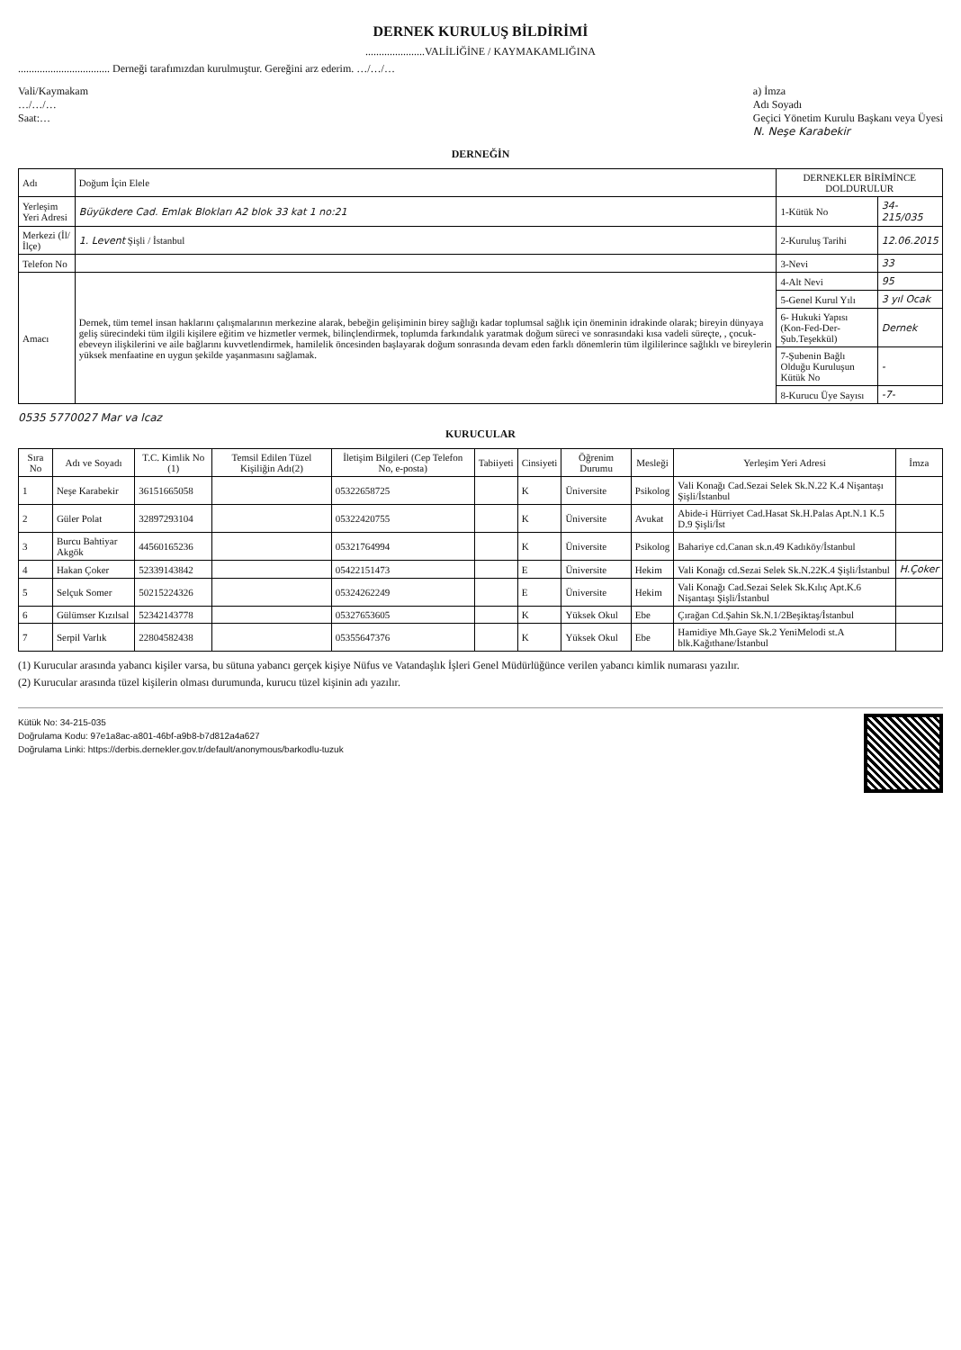DERNEK KURULUŞ BİLDİRİMİ
......................VALİLİĞİNE / KAYMAKAMLIĞINA
.................................. Derneği tarafımızdan kurulmuştur. Gereğini arz ederim. …/…/…
Vali/Kaymakam
…/…/…
Saat:…
a) İmza
Adı Soyadı
Geçici Yönetim Kurulu Başkanı veya Üyesi
N. Neşe Karabekir
DERNEĞİN
| Adı | Doğum İçin Elele | DERNEKLER BİRİMİNCE DOLDURULUR | |
| Yerleşim Yeri Adresi | Büyükdere Cad. Emlak Blokları A2 blok 33 kat 1 no:21 | 1-Kütük No | 34-215/035 |
| Merkezi (İl/İlçe) | 1. Levent Şişli / İstanbul | 2-Kuruluş Tarihi | 12.06.2015 |
| Telefon No | | 3-Nevi | 33 |
| Amacı | Dernek, tüm temel insan haklarını çalışmalarının merkezine alarak, bebeğin gelişiminin birey sağlığı kadar toplumsal sağlık için öneminin idrakinde olarak; bireyin dünyaya geliş sürecindeki tüm ilgili kişilere eğitim ve hizmetler vermek, bilinçlendirmek, toplumda farkındalık yaratmak doğum süreci ve sonrasındaki kısa vadeli süreçte, , çocuk- ebeveyn ilişkilerini ve aile bağlarını kuvvetlendirmek, hamilelik öncesinden başlayarak doğum sonrasında devam eden farklı dönemlerin tüm ilgililerince sağlıklı ve bireylerin yüksek menfaatine en uygun şekilde yaşanmasını sağlamak. | 4-Alt Nevi | 95 |
| | | 5-Genel Kurul Yılı | 3 yıl Ocak |
| | | 6- Hukuki Yapısı (Kon-Fed-Der-Şub.Teşekkül) | Dernek |
| | | 7-Şubenin Bağlı Olduğu Kuruluşun Kütük No | - |
| | | 8-Kurucu Üye Sayısı | -7- |
0535 5770027 Mar va lcaz
KURUCULAR
| Sıra No | Adı ve Soyadı | T.C. Kimlik No (1) | Temsil Edilen Tüzel Kişiliğin Adı(2) | İletişim Bilgileri (Cep Telefon No, e-posta) | Tabiiyeti | Cinsiyeti | Öğrenim Durumu | Mesleği | Yerleşim Yeri Adresi | İmza |
| --- | --- | --- | --- | --- | --- | --- | --- | --- | --- | --- |
| 1 | Neşe Karabekir | 36151665058 | | 05322658725 | | K | Üniversite | Psikolog | Vali Konağı Cad.Sezai Selek Sk.N.22 K.4 Nişantaşı Şişli/İstanbul | |
| 2 | Güler Polat | 32897293104 | | 05322420755 | | K | Üniversite | Avukat | Abide-i Hürriyet Cad.Hasat Sk.H.Palas Apt.N.1 K.5 D.9 Şişli/İst | |
| 3 | Burcu Bahtiyar Akgök | 44560165236 | | 05321764994 | | K | Üniversite | Psikolog | Bahariye cd.Canan sk.n.49 Kadıköy/İstanbul | |
| 4 | Hakan Çoker | 52339143842 | | 05422151473 | | E | Üniversite | Hekim | Vali Konağı cd.Sezai Selek Sk.N.22K.4 Şişli/İstanbul | H.Çoker |
| 5 | Selçuk Somer | 50215224326 | | 05324262249 | | E | Üniversite | Hekim | Vali Konağı Cad.Sezai Selek Sk.Kılıç Apt.K.6 Nişantaşı Şişli/İstanbul | |
| 6 | Gülümser Kızılsal | 52342143778 | | 05327653605 | | K | Yüksek Okul | Ebe | Çırağan Cd.Şahin Sk.N.1/2Beşiktaş/İstanbul | |
| 7 | Serpil Varlık | 22804582438 | | 05355647376 | | K | Yüksek Okul | Ebe | Hamidiye Mh.Gaye Sk.2 YeniMelodi st.A blk.Kağıthane/İstanbul | |
(1) Kurucular arasında yabancı kişiler varsa, bu sütuna yabancı gerçek kişiye Nüfus ve Vatandaşlık İşleri Genel Müdürlüğünce verilen yabancı kimlik numarası yazılır.
(2) Kurucular arasında tüzel kişilerin olması durumunda, kurucu tüzel kişinin adı yazılır.
Kütük No: 34-215-035
Doğrulama Kodu: 97e1a8ac-a801-46bf-a9b8-b7d812a4a627
Doğrulama Linki: https://derbis.dernekler.gov.tr/default/anonymous/barkodlu-tuzuk